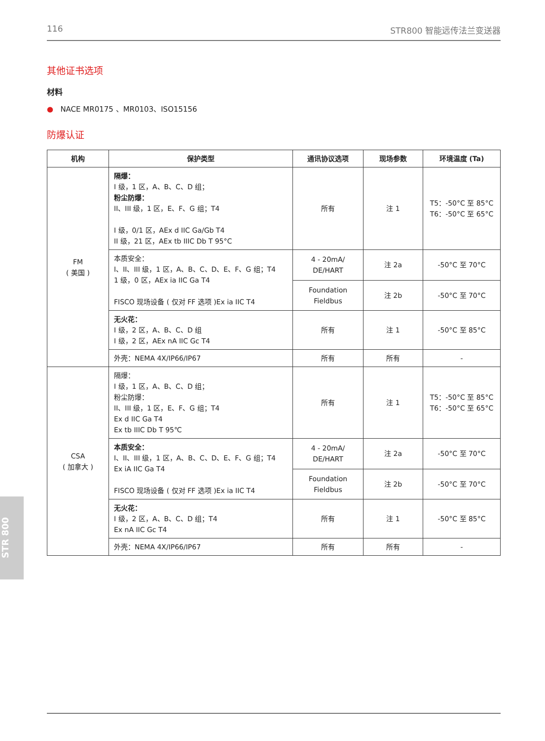116 STR800 智能远传法兰变送器
其他证书选项
材料
● NACE MR0175 、MR0103、ISO15156
防爆认证
| 机构 | 保护类型 | 通讯协议选项 | 现场参数 | 环境温度 (Ta) |
| --- | --- | --- | --- | --- |
| FM ( 美国 ) | 隔爆： I 级，1 区，A、B、C、D 组； 粉尘防爆： II、III 级，1 区，E、F、G 组；T4 I 级，0/1 区，AEx d IIC Ga/Gb T4 II 级，21 区，AEx tb IIIC Db T 95°C | 所有 | 注 1 | T5：-50°C 至 85°C T6：-50°C 至 65°C |
| | 本质安全： I、II、III 级，1 区，A、B、C、D、E、F、G 组；T4 1 级，0 区，AEx ia IIC Ga T4 FISCO 现场设备 ( 仅对 FF 选项 )Ex ia IIC T4 | 4 - 20mA/ DE/HART | 注 2a | -50°C 至 70°C |
| | | Foundation Fieldbus | 注 2b | -50°C 至 70°C |
| | 无火花： I 级，2 区，A、B、C、D 组 I 级，2 区，AEx nA IIC Gc T4 | 所有 | 注 1 | -50°C 至 85°C |
| | 外壳：NEMA 4X/IP66/IP67 | 所有 | 所有 | - |
| CSA ( 加拿大 ) | 隔爆： I 级，1 区，A、B、C、D 组； 粉尘防爆： II、III 级，1 区，E、F、G 组；T4 Ex d IIC Ga T4 Ex tb IIIC Db T 95℃ | 所有 | 注 1 | T5：-50°C 至 85°C T6：-50°C 至 65°C |
| | 本质安全： I、II、III 级，1 区，A、B、C、D、E、F、G 组；T4 Ex iA IIC Ga T4 FISCO 现场设备 ( 仅对 FF 选项 )Ex ia IIC T4 | 4 - 20mA/ DE/HART | 注 2a | -50°C 至 70°C |
| | | Foundation Fieldbus | 注 2b | -50°C 至 70°C |
| | 无火花： I 级，2 区，A、B、C、D 组；T4 Ex nA IIC Gc T4 | 所有 | 注 1 | -50°C 至 85°C |
| | 外壳：NEMA 4X/IP66/IP67 | 所有 | 所有 | - |
STR 800